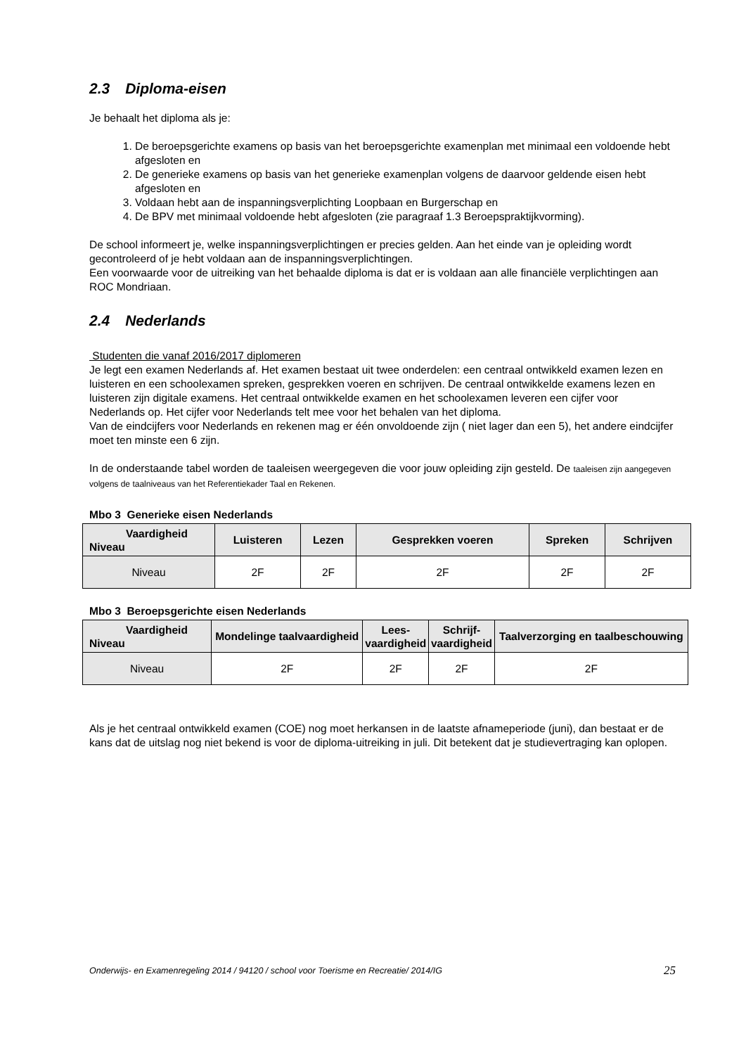2.3 Diploma-eisen
Je behaalt het diploma als je:
1. De beroepsgerichte examens op basis van het beroepsgerichte examenplan met minimaal een voldoende hebt afgesloten en
2. De generieke examens op basis van het generieke examenplan volgens de daarvoor geldende eisen hebt afgesloten en
3. Voldaan hebt aan de inspanningsverplichting Loopbaan en Burgerschap en
4. De BPV met minimaal voldoende hebt afgesloten (zie paragraaf 1.3 Beroepspraktijkvorming).
De school informeert je, welke inspanningsverplichtingen er precies gelden. Aan het einde van je opleiding wordt gecontroleerd of je hebt voldaan aan de inspanningsverplichtingen.
Een voorwaarde voor de uitreiking van het behaalde diploma is dat er is voldaan aan alle financiële verplichtingen aan ROC Mondriaan.
2.4 Nederlands
Studenten die vanaf 2016/2017 diplomeren
Je legt een examen Nederlands af. Het examen bestaat uit twee onderdelen: een centraal ontwikkeld examen lezen en luisteren en een schoolexamen spreken, gesprekken voeren en schrijven. De centraal ontwikkelde examens lezen en luisteren zijn digitale examens. Het centraal ontwikkelde examen en het schoolexamen leveren een cijfer voor Nederlands op. Het cijfer voor Nederlands telt mee voor het behalen van het diploma.
Van de eindcijfers voor Nederlands en rekenen mag er één onvoldoende zijn ( niet lager dan een 5), het andere eindcijfer moet ten minste een 6 zijn.
In de onderstaande tabel worden de taaleisen weergegeven die voor jouw opleiding zijn gesteld. De taaleisen zijn aangegeven volgens de taalniveaus van het Referentiekader Taal en Rekenen.
Mbo 3 Generieke eisen Nederlands
| Vaardigheid Niveau | Luisteren | Lezen | Gesprekken voeren | Spreken | Schrijven |
| --- | --- | --- | --- | --- | --- |
| Niveau | 2F | 2F | 2F | 2F | 2F |
Mbo 3 Beroepsgerichte eisen Nederlands
| Vaardigheid Niveau | Mondelinge taalvaardigheid | Lees- vaardigheid | Schrijf- vaardigheid | Taalverzorging en taalbeschouwing |
| --- | --- | --- | --- | --- |
| Niveau | 2F | 2F | 2F | 2F |
Als je het centraal ontwikkeld examen (COE) nog moet herkansen in de laatste afnameperiode (juni), dan bestaat er de kans dat de uitslag nog niet bekend is voor de diploma-uitreiking in juli. Dit betekent dat je studievertraging kan oplopen.
Onderwijs- en Examenregeling 2014 / 94120 / school voor Toerisme en Recreatie/ 2014/IG 25